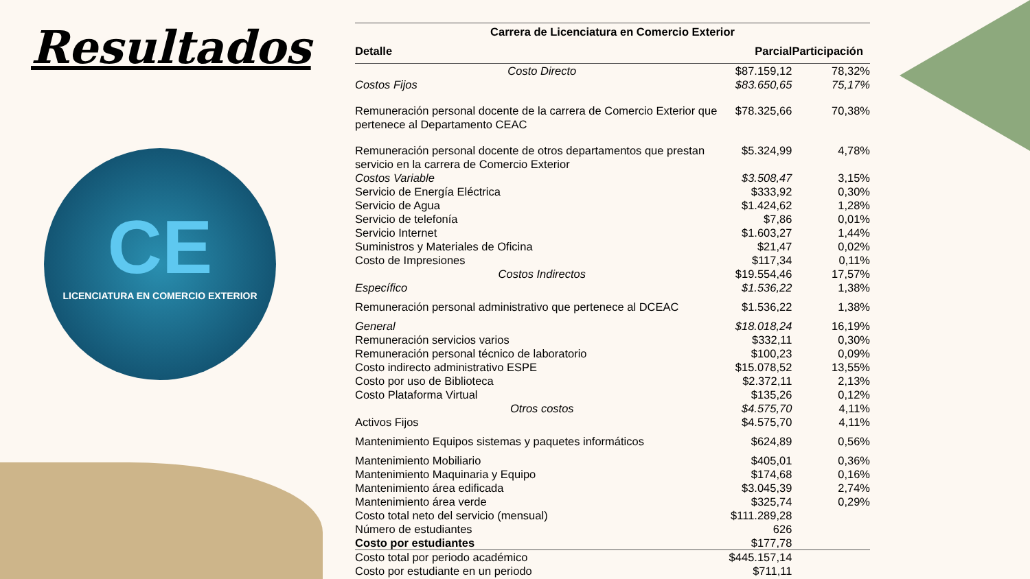Resultados
CE
LICENCIATURA EN COMERCIO EXTERIOR
| Carrera de Licenciatura en Comercio Exterior | | |
| --- | --- | --- |
| Detalle | Parcial | Participación |
| Costo Directo | $87.159,12 | 78,32% |
| Costos Fijos | $83.650,65 | 75,17% |
| Remuneración personal docente de la carrera de Comercio Exterior que pertenece al Departamento CEAC | $78.325,66 | 70,38% |
| Remuneración personal docente de otros departamentos que prestan servicio en la carrera de Comercio Exterior | $5.324,99 | 4,78% |
| Costos Variable | $3.508,47 | 3,15% |
| Servicio de Energía Eléctrica | $333,92 | 0,30% |
| Servicio de Agua | $1.424,62 | 1,28% |
| Servicio de telefonía | $7,86 | 0,01% |
| Servicio Internet | $1.603,27 | 1,44% |
| Suministros y Materiales de Oficina | $21,47 | 0,02% |
| Costo de Impresiones | $117,34 | 0,11% |
| Costos Indirectos | $19.554,46 | 17,57% |
| Específico | $1.536,22 | 1,38% |
| Remuneración personal administrativo que pertenece al DCEAC | $1.536,22 | 1,38% |
| General | $18.018,24 | 16,19% |
| Remuneración servicios varios | $332,11 | 0,30% |
| Remuneración personal técnico de laboratorio | $100,23 | 0,09% |
| Costo indirecto administrativo ESPE | $15.078,52 | 13,55% |
| Costo por uso de Biblioteca | $2.372,11 | 2,13% |
| Costo Plataforma Virtual | $135,26 | 0,12% |
| Otros costos | $4.575,70 | 4,11% |
| Activos Fijos | $4.575,70 | 4,11% |
| Mantenimiento Equipos sistemas y paquetes informáticos | $624,89 | 0,56% |
| Mantenimiento Mobiliario | $405,01 | 0,36% |
| Mantenimiento Maquinaria y Equipo | $174,68 | 0,16% |
| Mantenimiento área edificada | $3.045,39 | 2,74% |
| Mantenimiento área verde | $325,74 | 0,29% |
| Costo total neto del servicio (mensual) | $111.289,28 | |
| Número de estudiantes | 626 | |
| Costo por estudiantes | $177,78 | |
| Costo total por periodo académico | $445.157,14 | |
| Costo por estudiante en un periodo | $711,11 | |